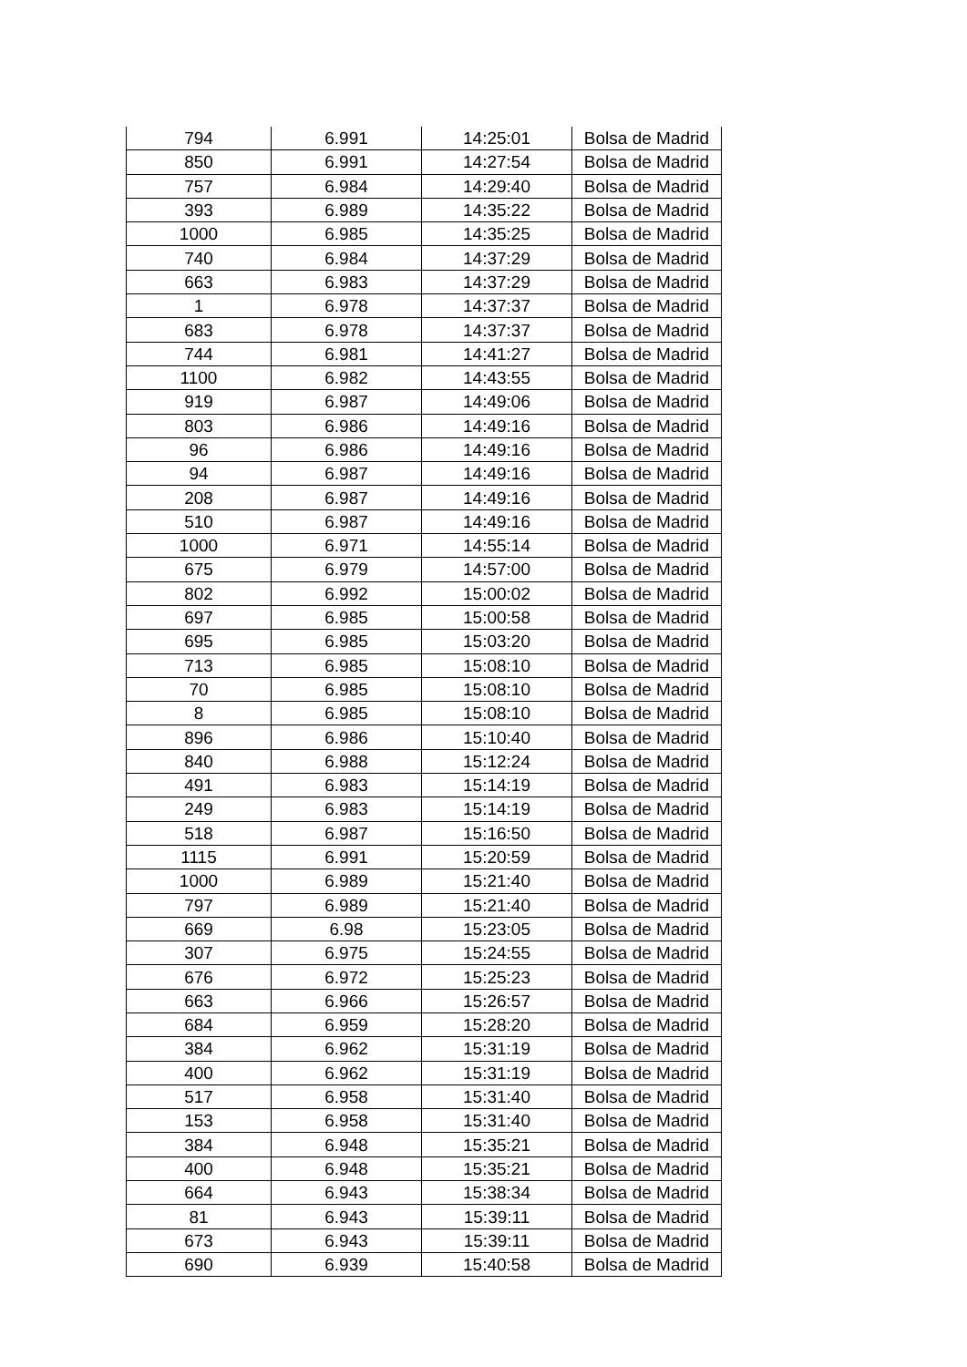| 794 | 6.991 | 14:25:01 | Bolsa de Madrid |
| 850 | 6.991 | 14:27:54 | Bolsa de Madrid |
| 757 | 6.984 | 14:29:40 | Bolsa de Madrid |
| 393 | 6.989 | 14:35:22 | Bolsa de Madrid |
| 1000 | 6.985 | 14:35:25 | Bolsa de Madrid |
| 740 | 6.984 | 14:37:29 | Bolsa de Madrid |
| 663 | 6.983 | 14:37:29 | Bolsa de Madrid |
| 1 | 6.978 | 14:37:37 | Bolsa de Madrid |
| 683 | 6.978 | 14:37:37 | Bolsa de Madrid |
| 744 | 6.981 | 14:41:27 | Bolsa de Madrid |
| 1100 | 6.982 | 14:43:55 | Bolsa de Madrid |
| 919 | 6.987 | 14:49:06 | Bolsa de Madrid |
| 803 | 6.986 | 14:49:16 | Bolsa de Madrid |
| 96 | 6.986 | 14:49:16 | Bolsa de Madrid |
| 94 | 6.987 | 14:49:16 | Bolsa de Madrid |
| 208 | 6.987 | 14:49:16 | Bolsa de Madrid |
| 510 | 6.987 | 14:49:16 | Bolsa de Madrid |
| 1000 | 6.971 | 14:55:14 | Bolsa de Madrid |
| 675 | 6.979 | 14:57:00 | Bolsa de Madrid |
| 802 | 6.992 | 15:00:02 | Bolsa de Madrid |
| 697 | 6.985 | 15:00:58 | Bolsa de Madrid |
| 695 | 6.985 | 15:03:20 | Bolsa de Madrid |
| 713 | 6.985 | 15:08:10 | Bolsa de Madrid |
| 70 | 6.985 | 15:08:10 | Bolsa de Madrid |
| 8 | 6.985 | 15:08:10 | Bolsa de Madrid |
| 896 | 6.986 | 15:10:40 | Bolsa de Madrid |
| 840 | 6.988 | 15:12:24 | Bolsa de Madrid |
| 491 | 6.983 | 15:14:19 | Bolsa de Madrid |
| 249 | 6.983 | 15:14:19 | Bolsa de Madrid |
| 518 | 6.987 | 15:16:50 | Bolsa de Madrid |
| 1115 | 6.991 | 15:20:59 | Bolsa de Madrid |
| 1000 | 6.989 | 15:21:40 | Bolsa de Madrid |
| 797 | 6.989 | 15:21:40 | Bolsa de Madrid |
| 669 | 6.98 | 15:23:05 | Bolsa de Madrid |
| 307 | 6.975 | 15:24:55 | Bolsa de Madrid |
| 676 | 6.972 | 15:25:23 | Bolsa de Madrid |
| 663 | 6.966 | 15:26:57 | Bolsa de Madrid |
| 684 | 6.959 | 15:28:20 | Bolsa de Madrid |
| 384 | 6.962 | 15:31:19 | Bolsa de Madrid |
| 400 | 6.962 | 15:31:19 | Bolsa de Madrid |
| 517 | 6.958 | 15:31:40 | Bolsa de Madrid |
| 153 | 6.958 | 15:31:40 | Bolsa de Madrid |
| 384 | 6.948 | 15:35:21 | Bolsa de Madrid |
| 400 | 6.948 | 15:35:21 | Bolsa de Madrid |
| 664 | 6.943 | 15:38:34 | Bolsa de Madrid |
| 81 | 6.943 | 15:39:11 | Bolsa de Madrid |
| 673 | 6.943 | 15:39:11 | Bolsa de Madrid |
| 690 | 6.939 | 15:40:58 | Bolsa de Madrid |